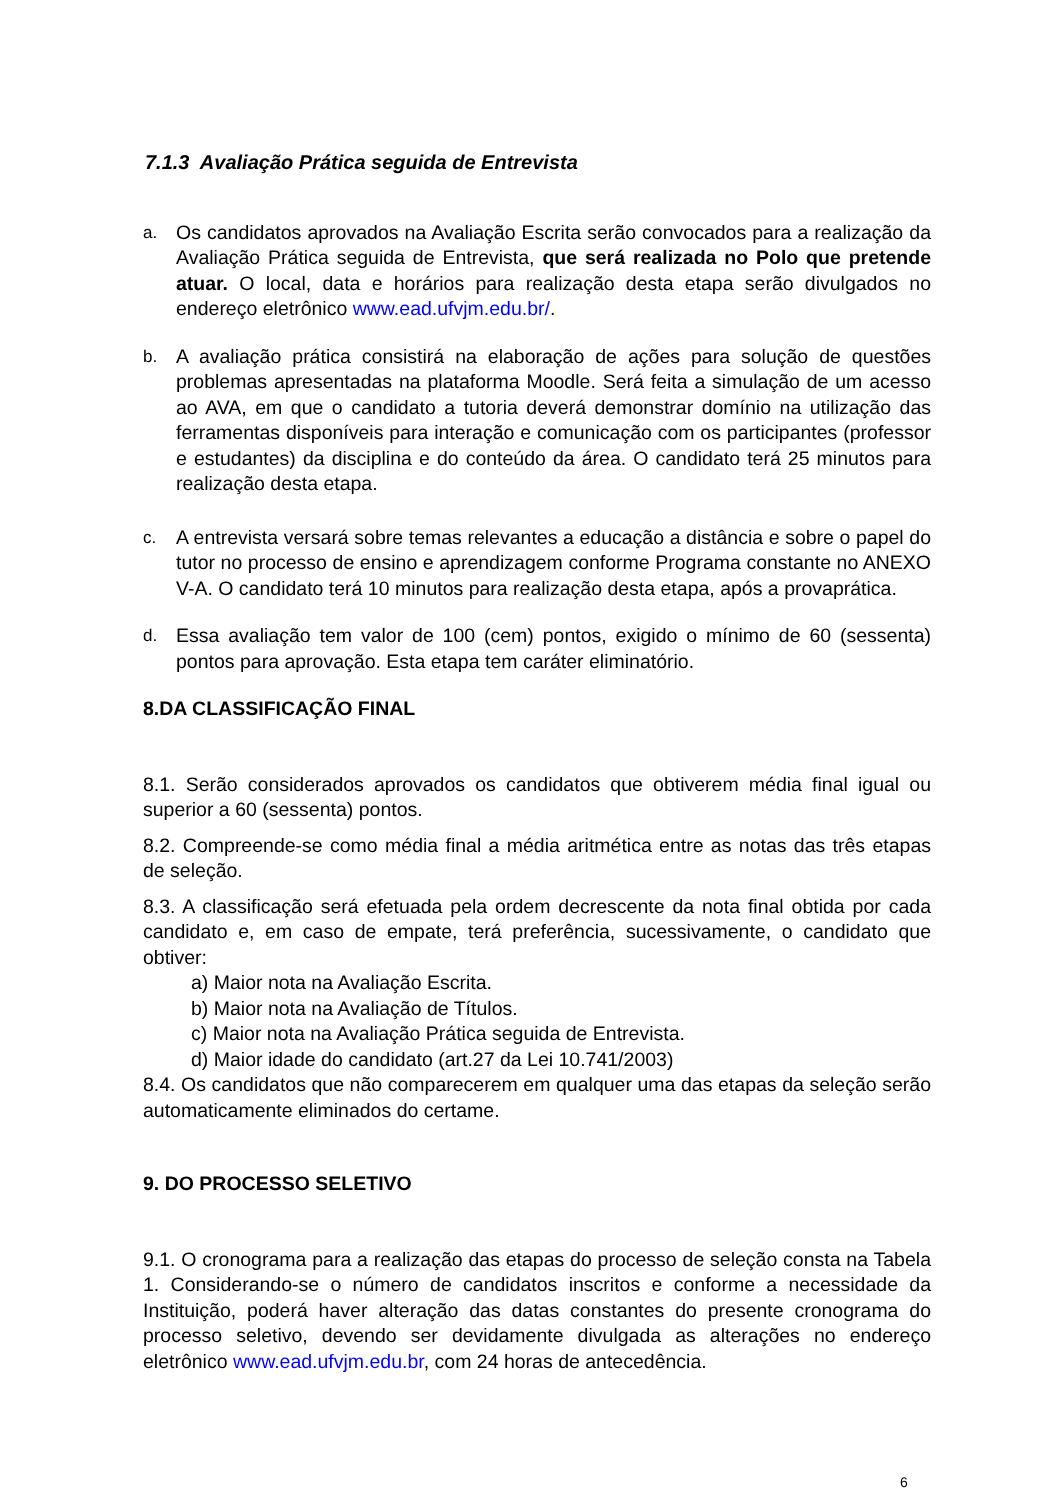7.1.3 Avaliação Prática seguida de Entrevista
a. Os candidatos aprovados na Avaliação Escrita serão convocados para a realização da Avaliação Prática seguida de Entrevista, que será realizada no Polo que pretende atuar. O local, data e horários para realização desta etapa serão divulgados no endereço eletrônico www.ead.ufvjm.edu.br/.
b. A avaliação prática consistirá na elaboração de ações para solução de questões problemas apresentadas na plataforma Moodle. Será feita a simulação de um acesso ao AVA, em que o candidato a tutoria deverá demonstrar domínio na utilização das ferramentas disponíveis para interação e comunicação com os participantes (professor e estudantes) da disciplina e do conteúdo da área. O candidato terá 25 minutos para realização desta etapa.
c. A entrevista versará sobre temas relevantes a educação a distância e sobre o papel do tutor no processo de ensino e aprendizagem conforme Programa constante no ANEXO V-A. O candidato terá 10 minutos para realização desta etapa, após a provaprática.
d. Essa avaliação tem valor de 100 (cem) pontos, exigido o mínimo de 60 (sessenta) pontos para aprovação. Esta etapa tem caráter eliminatório.
8.DA CLASSIFICAÇÃO FINAL
8.1. Serão considerados aprovados os candidatos que obtiverem média final igual ou superior a 60 (sessenta) pontos.
8.2. Compreende-se como média final a média aritmética entre as notas das três etapas de seleção.
8.3. A classificação será efetuada pela ordem decrescente da nota final obtida por cada candidato e, em caso de empate, terá preferência, sucessivamente, o candidato que obtiver:
a) Maior nota na Avaliação Escrita.
b) Maior nota na Avaliação de Títulos.
c) Maior nota na Avaliação Prática seguida de Entrevista.
d) Maior idade do candidato (art.27 da Lei 10.741/2003)
8.4. Os candidatos que não comparecerem em qualquer uma das etapas da seleção serão automaticamente eliminados do certame.
9. DO PROCESSO SELETIVO
9.1. O cronograma para a realização das etapas do processo de seleção consta na Tabela 1. Considerando-se o número de candidatos inscritos e conforme a necessidade da Instituição, poderá haver alteração das datas constantes do presente cronograma do processo seletivo, devendo ser devidamente divulgada as alterações no endereço eletrônico www.ead.ufvjm.edu.br, com 24 horas de antecedência.
6